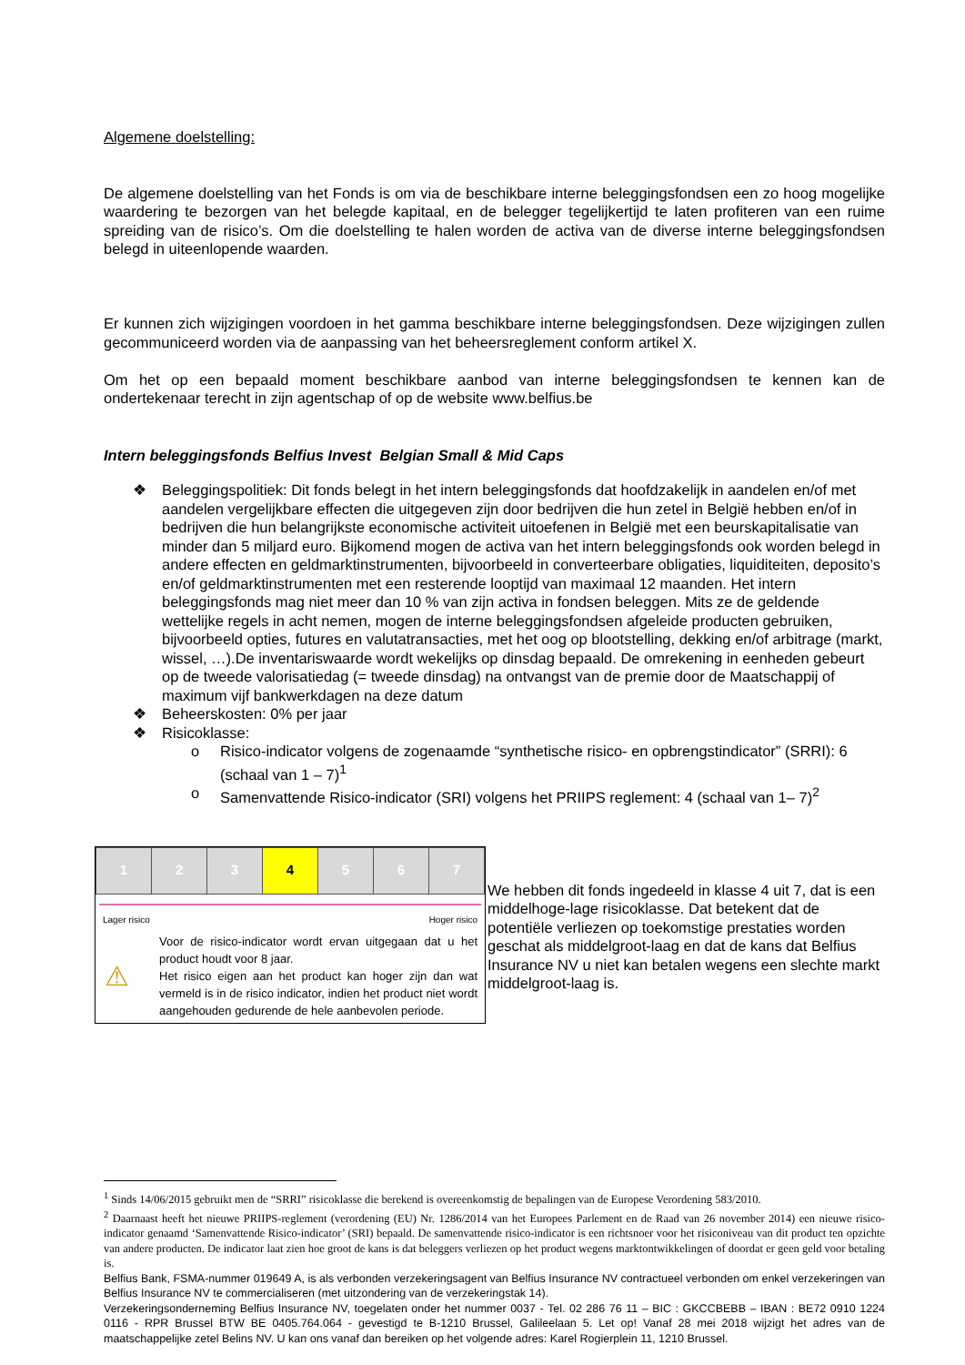Algemene doelstelling:
De algemene doelstelling van het Fonds is om via de beschikbare interne beleggingsfondsen een zo hoog mogelijke waardering te bezorgen van het belegde kapitaal, en de belegger tegelijkertijd te laten profiteren van een ruime spreiding van de risico’s. Om die doelstelling te halen worden de activa van de diverse interne beleggingsfondsen belegd in uiteenlopende waarden.
Er kunnen zich wijzigingen voordoen in het gamma beschikbare interne beleggingsfondsen. Deze wijzigingen zullen gecommuniceerd worden via de aanpassing van het beheersreglement conform artikel X.
Om het op een bepaald moment beschikbare aanbod van interne beleggingsfondsen te kennen kan de ondertekenaar terecht in zijn agentschap of op de website www.belfius.be
Intern beleggingsfonds Belfius Invest Belgian Small & Mid Caps
❖ Beleggingspolitiek: Dit fonds belegt in het intern beleggingsfonds dat hoofdzakelijk in aandelen en/of met aandelen vergelijkbare effecten die uitgegeven zijn door bedrijven die hun zetel in België hebben en/of in bedrijven die hun belangrijkste economische activiteit uitoefenen in België met een beurskapitalisatie van minder dan 5 miljard euro. Bijkomend mogen de activa van het intern beleggingsfonds ook worden belegd in andere effecten en geldmarktinstrumenten, bijvoorbeeld in converteerbare obligaties, liquiditeiten, deposito’s en/of geldmarktinstrumenten met een resterende looptijd van maximaal 12 maanden. Het intern beleggingsfonds mag niet meer dan 10 % van zijn activa in fondsen beleggen. Mits ze de geldende wettelijke regels in acht nemen, mogen de interne beleggingsfondsen afgeleide producten gebruiken, bijvoorbeeld opties, futures en valutatransacties, met het oog op blootstelling, dekking en/of arbitrage (markt, wissel, …).De inventariswaarde wordt wekelijks op dinsdag bepaald. De omrekening in eenheden gebeurt op de tweede valorisatiedag (= tweede dinsdag) na ontvangst van de premie door de Maatschappij of maximum vijf bankwerkdagen na deze datum
❖ Beheerskosten: 0% per jaar
❖ Risicoklasse:
o Risico-indicator volgens de zogenaamde “synthetische risico- en opbrengstindicator” (SRRI): 6 (schaal van 1 – 7)<sup>1</sup>
o Samenvattende Risico-indicator (SRI) volgens het PRIIPS reglement: 4 (schaal van 1– 7)<sup>2</sup>
| 1 | 2 | 3 | 4 | 5 | 6 | 7 |
Lager risico Hoger risico
⚠
Voor de risico-indicator wordt ervan uitgegaan dat u het product houdt voor 8 jaar.
Het risico eigen aan het product kan hoger zijn dan wat vermeld is in de risico indicator, indien het product niet wordt aangehouden gedurende de hele aanbevolen periode.
We hebben dit fonds ingedeeld in klasse 4 uit 7, dat is een middelhoge-lage risicoklasse. Dat betekent dat de potentiële verliezen op toekomstige prestaties worden geschat als middelgroot-laag en dat de kans dat Belfius Insurance NV u niet kan betalen wegens een slechte markt middelgroot-laag is.
<sup>1</sup> Sinds 14/06/2015 gebruikt men de “SRRI” risicoklasse die berekend is overeenkomstig de bepalingen van de Europese Verordening 583/2010.
<sup>2</sup> Daarnaast heeft het nieuwe PRIIPS-reglement (verordening (EU) Nr. 1286/2014 van het Europees Parlement en de Raad van 26 november 2014) een nieuwe risico-indicator genaamd ‘Samenvattende Risico-indicator’ (SRI) bepaald. De samenvattende risico-indicator is een richtsnoer voor het risiconiveau van dit product ten opzichte van andere producten. De indicator laat zien hoe groot de kans is dat beleggers verliezen op het product wegens marktontwikkelingen of doordat er geen geld voor betaling is.
Belfius Bank, FSMA-nummer 019649 A, is als verbonden verzekeringsagent van Belfius Insurance NV contractueel verbonden om enkel verzekeringen van Belfius Insurance NV te commercialiseren (met uitzondering van de verzekeringstak 14).
Verzekeringsonderneming Belfius Insurance NV, toegelaten onder het nummer 0037 - Tel. 02 286 76 11 – BIC : GKCCBEBB – IBAN : BE72 0910 1224 0116 - RPR Brussel BTW BE 0405.764.064 - gevestigd te B-1210 Brussel, Galileelaan 5. Let op! Vanaf 28 mei 2018 wijzigt het adres van de maatschappelijke zetel Belins NV. U kan ons vanaf dan bereiken op het volgende adres: Karel Rogierplein 11, 1210 Brussel.